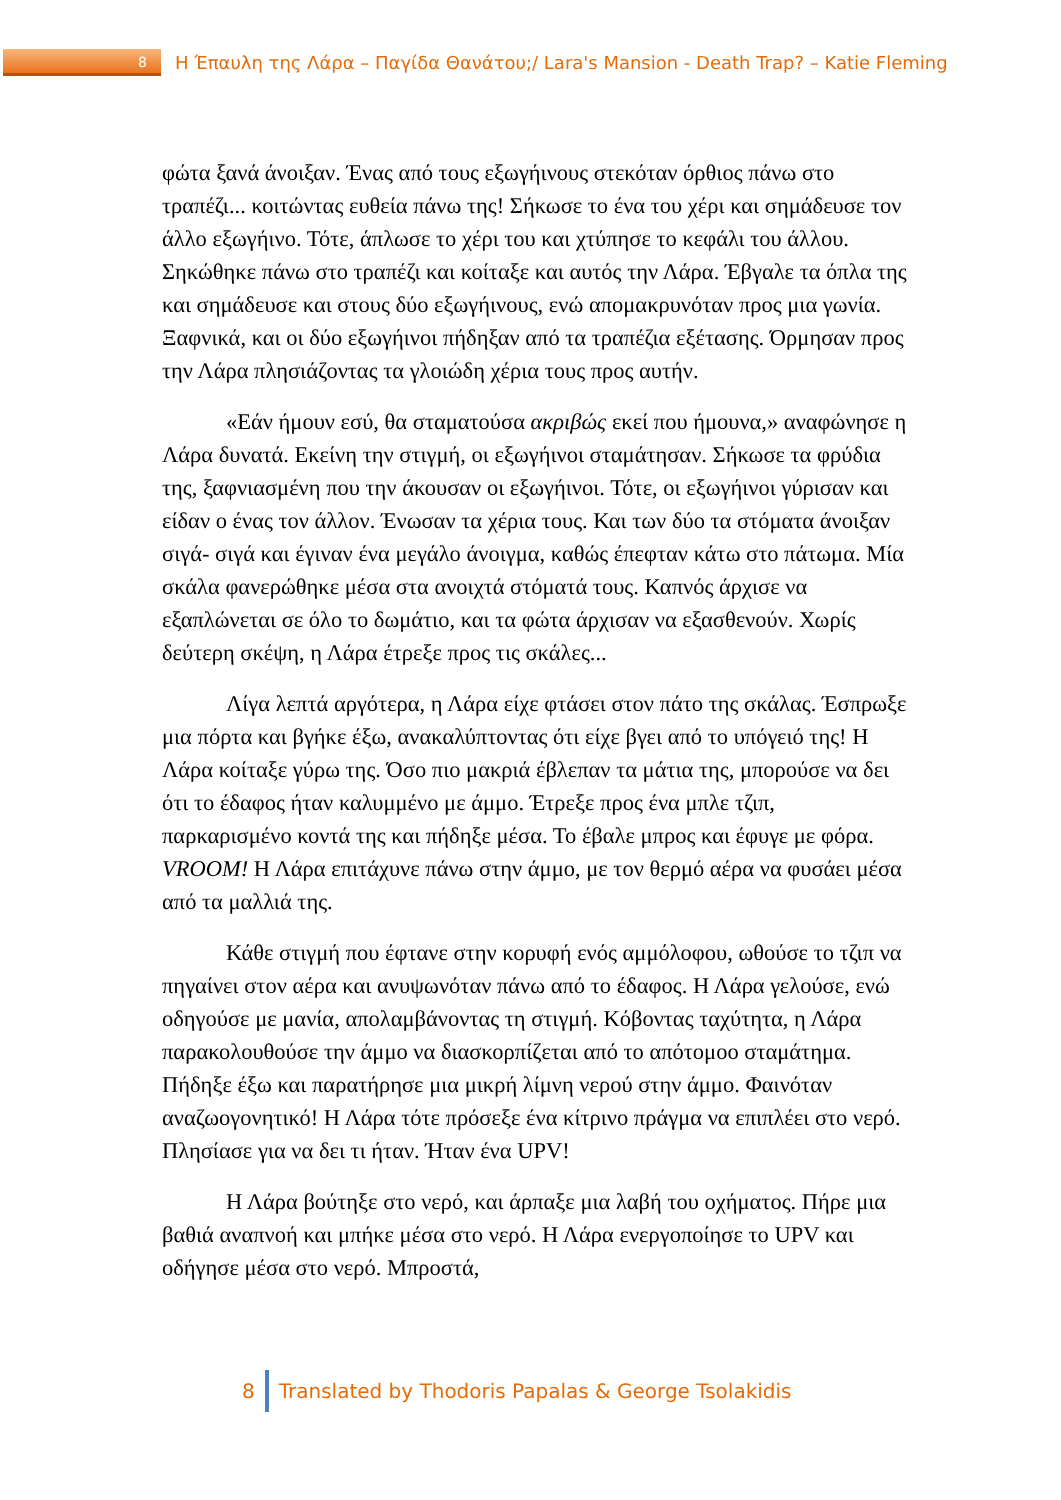8
Η Έπαυλη της Λάρα – Παγίδα Θανάτου;/ Lara's Mansion - Death Trap? – Katie Fleming
φώτα ξανά άνοιξαν. Ένας από τους εξωγήινους στεκόταν όρθιος πάνω στο τραπέζι... κοιτώντας ευθεία πάνω της! Σήκωσε το ένα του χέρι και σημάδευσε τον άλλο εξωγήινο. Τότε, άπλωσε το χέρι του και χτύπησε το κεφάλι του άλλου. Σηκώθηκε πάνω στο τραπέζι και κοίταξε και αυτός την Λάρα. Έβγαλε τα όπλα της και σημάδευσε και στους δύο εξωγήινους, ενώ απομακρυνόταν προς μια γωνία. Ξαφνικά, και οι δύο εξωγήινοι πήδηξαν από τα τραπέζια εξέτασης. Όρμησαν προς την Λάρα πλησιάζοντας τα γλοιώδη χέρια τους προς αυτήν.
«Εάν ήμουν εσύ, θα σταματούσα ακριβώς εκεί που ήμουνα,» αναφώνησε η Λάρα δυνατά. Εκείνη την στιγμή, οι εξωγήινοι σταμάτησαν. Σήκωσε τα φρύδια της, ξαφνιασμένη που την άκουσαν οι εξωγήινοι. Τότε, οι εξωγήινοι γύρισαν και είδαν ο ένας τον άλλον. Ένωσαν τα χέρια τους. Και των δύο τα στόματα άνοιξαν σιγά- σιγά και έγιναν ένα μεγάλο άνοιγμα, καθώς έπεφταν κάτω στο πάτωμα. Μία σκάλα φανερώθηκε μέσα στα ανοιχτά στόματά τους. Καπνός άρχισε να εξαπλώνεται σε όλο το δωμάτιο, και τα φώτα άρχισαν να εξασθενούν. Χωρίς δεύτερη σκέψη, η Λάρα έτρεξε προς τις σκάλες...
Λίγα λεπτά αργότερα, η Λάρα είχε φτάσει στον πάτο της σκάλας. Έσπρωξε μια πόρτα και βγήκε έξω, ανακαλύπτοντας ότι είχε βγει από το υπόγειό της! Η Λάρα κοίταξε γύρω της. Όσο πιο μακριά έβλεπαν τα μάτια της, μπορούσε να δει ότι το έδαφος ήταν καλυμμένο με άμμο. Έτρεξε προς ένα μπλε τζιπ, παρκαρισμένο κοντά της και πήδηξε μέσα. Το έβαλε μπρος και έφυγε με φόρα. VROOM! Η Λάρα επιτάχυνε πάνω στην άμμο, με τον θερμό αέρα να φυσάει μέσα από τα μαλλιά της.
Κάθε στιγμή που έφτανε στην κορυφή ενός αμμόλοφου, ωθούσε το τζιπ να πηγαίνει στον αέρα και ανυψωνόταν πάνω από το έδαφος. Η Λάρα γελούσε, ενώ οδηγούσε με μανία, απολαμβάνοντας τη στιγμή. Κόβοντας ταχύτητα, η Λάρα παρακολουθούσε την άμμο να διασκορπίζεται από το απότομοο σταμάτημα. Πήδηξε έξω και παρατήρησε μια μικρή λίμνη νερού στην άμμο. Φαινόταν αναζωογονητικό! Η Λάρα τότε πρόσεξε ένα κίτρινο πράγμα να επιπλέει στο νερό. Πλησίασε για να δει τι ήταν. Ήταν ένα UPV!
Η Λάρα βούτηξε στο νερό, και άρπαξε μια λαβή του οχήματος. Πήρε μια βαθιά αναπνοή και μπήκε μέσα στο νερό. Η Λάρα ενεργοποίησε το UPV και οδήγησε μέσα στο νερό. Μπροστά,
8
Translated by Thodoris Papalas & George Tsolakidis